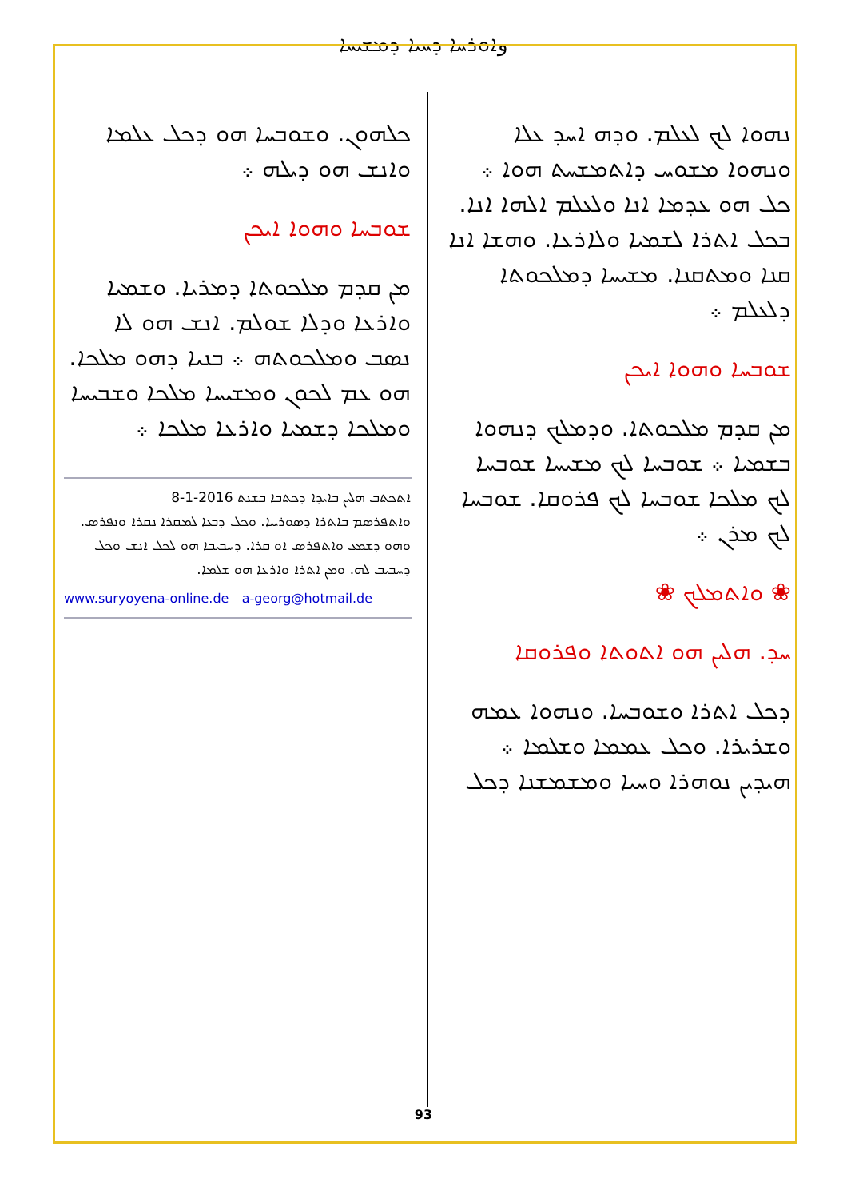وܐܘܪܚܐ ܕܚܝܐ ܕܡܫܝܚܐ
ܢܗܘܐ ܠܟ ܠܥܠܡ. ܘܕܗ ܐܚܕ ܥܠܐ ܘܢܗܘܐ ܡܫܘܚ ܕܐܬܡܫܚܬ ܗܘܐ ܀ ܟܠ ܗܘ ܥܕܡܐ ܐܢܐ ܘܠܥܠܡ ܐܠܗܐ ܐܢܐ. ܒܟܠ ܐܬܪܐ ܠܫܡܝܐ ܘܠܐܪܥܐ. ܘܗܫܐ ܐܢܐ ܩܢܐ ܘܡܬܩܢܐ. ܡܫܝܚܐ ܕܡܠܟܘܬܐ ܕܠܥܠܡ ܀
ܫܘܒܚܐ ܘܗܘܐ ܐܝܟܢ
ܡܢ ܩܕܡ ܡܠܟܘܬܐ. ܘܕܡܠܟ ܕܢܗܘܐ ܒܫܡܝܐ ܀ ܫܘܒܚܐ ܠܟ ܡܫܝܚܐ ܫܘܒܚܐ ܠܟ ܡܠܟܐ ܫܘܒܚܐ ܠܟ ܦܪܘܩܐ. ܫܘܒܚܐ ܠܟ ܡܪܢ ܀
❀ ܘܐܬܡܠܟ ❀
ܚܕ. ܗܠܝܢ ܗܘ ܐܬܘܬܐ ܘܦܪܘܩܐ
ܕܟܠ ܐܬܪܐ ܘܫܘܒܚܐ. ܘܢܗܘܐ ܥܡܗ ܘܫܪܝܪܐ. ܘܟܠ ܥܡܡܐ ܘܫܠܡܐ ܀ ܗܝܕܝܢ ܢܘܗܪܐ ܘܚܝܐ ܘܡܫܡܫܢܐ ܕܟܠ
ܟܠܗܘܢ. ܘܫܘܒܚܐ ܗܘ ܕܟܠ ܥܠܡܐ ܘܐܢܫ ܗܘ ܕܝܠܗ ܀
ܫܘܒܚܐ ܘܗܘܐ ܐܝܟܢ
ܡܢ ܩܕܡ ܡܠܟܘܬܐ ܕܡܪܝܐ. ܘܫܡܝܐ ܘܐܪܥܐ ܘܕܠܐ ܫܘܠܡ. ܐܢܫ ܗܘ ܠܐ ܢܣܒ ܘܡܠܟܘܬܗ ܀ ܒܢܝܐ ܕܗܘ ܡܠܟܐ. ܗܘ ܥܡ ܠܟܘܢ ܘܡܫܝܚܐ ܡܠܟܐ ܘܫܒܝܚܐ ܘܡܠܟܐ ܕܫܡܝܐ ܘܐܪܥܐ ܡܠܟܐ ܀
ܐܬܟܬܒ ܗܠܝܢ ܒܐܝܕܐ ܕܟܬܒܐ ܒܫܢܬ 2016-1-8
ܘܐܬܦܪܣܡ ܒܐܬܪܐ ܕܣܘܪܝܝܐ. ܘܟܠ ܕܒܥܐ ܠܡܩܪܐ ܢܩܪܐ ܘܢܦܪܣ. ܘܗܘ ܕܫܡܥ ܘܐܬܦܪܣ ܐܘ ܩܪܐ. ܕܚܒܝܒܐ ܗܘ ܠܟܠ ܐܢܫ ܘܟܠ ܕܚܒܝܒ ܠܗ. ܘܡܢ ܐܬܪܐ ܘܐܪܥܐ ܗܘ ܫܠܡܐ.
www.suryoyena-online.de a-georg@hotmail.de
93